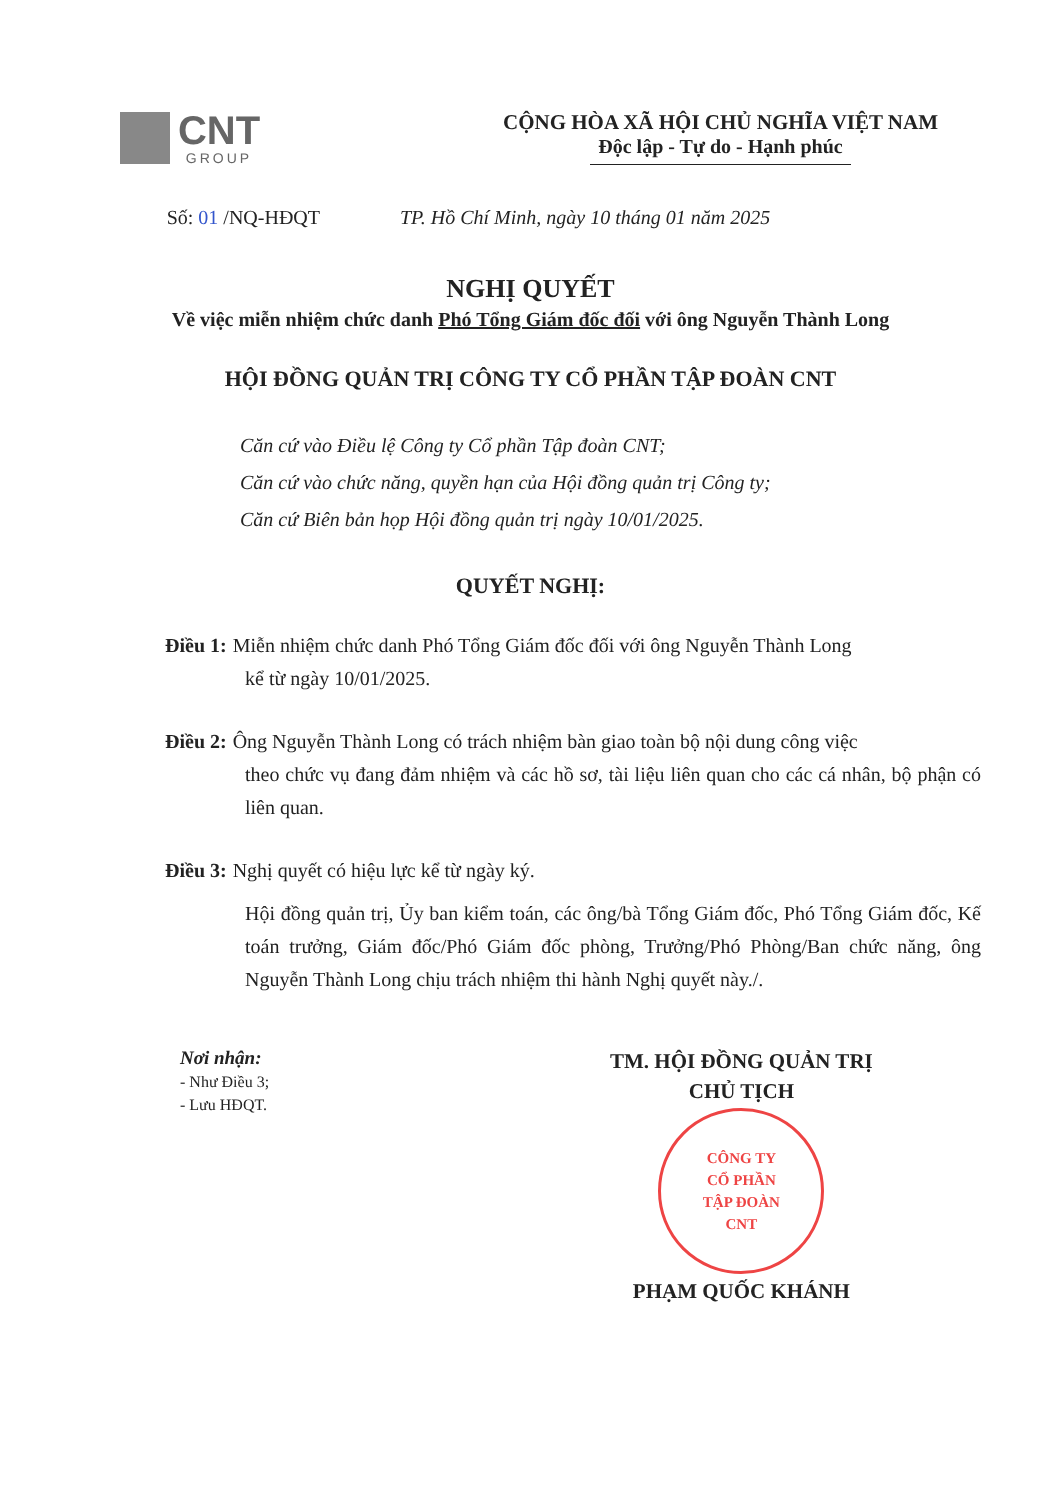CNT
GROUP
CỘNG HÒA XÃ HỘI CHỦ NGHĨA VIỆT NAM
Độc lập - Tự do - Hạnh phúc
Số: 01 /NQ-HĐQT TP. Hồ Chí Minh, ngày 10 tháng 01 năm 2025
NGHỊ QUYẾT
Về việc miễn nhiệm chức danh Phó Tổng Giám đốc đối với ông Nguyễn Thành Long
HỘI ĐỒNG QUẢN TRỊ CÔNG TY CỔ PHẦN TẬP ĐOÀN CNT
Căn cứ vào Điều lệ Công ty Cổ phần Tập đoàn CNT;
Căn cứ vào chức năng, quyền hạn của Hội đồng quản trị Công ty;
Căn cứ Biên bản họp Hội đồng quản trị ngày 10/01/2025.
QUYẾT NGHỊ:
Điều 1: Miễn nhiệm chức danh Phó Tổng Giám đốc đối với ông Nguyễn Thành Long
kể từ ngày 10/01/2025.
Điều 2: Ông Nguyễn Thành Long có trách nhiệm bàn giao toàn bộ nội dung công việc
theo chức vụ đang đảm nhiệm và các hồ sơ, tài liệu liên quan cho các cá nhân, bộ phận có liên quan.
Điều 3: Nghị quyết có hiệu lực kể từ ngày ký.
Hội đồng quản trị, Ủy ban kiểm toán, các ông/bà Tổng Giám đốc, Phó Tổng Giám đốc, Kế toán trưởng, Giám đốc/Phó Giám đốc phòng, Trưởng/Phó Phòng/Ban chức năng, ông Nguyễn Thành Long chịu trách nhiệm thi hành Nghị quyết này./.
Nơi nhận:
- Như Điều 3;
- Lưu HĐQT.
TM. HỘI ĐỒNG QUẢN TRỊ
CHỦ TỊCH
CÔNG TY
CỔ PHẦN
TẬP ĐOÀN
CNT
PHẠM QUỐC KHÁNH